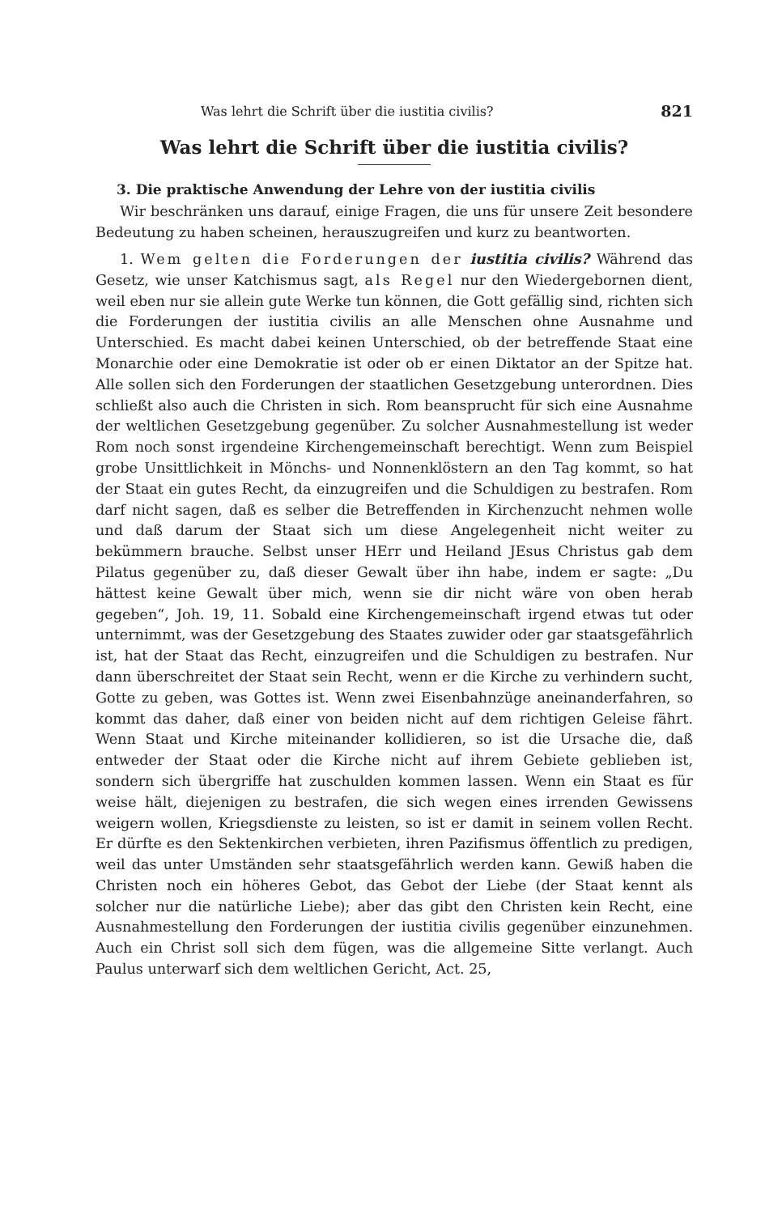Was lehrt die Schrift über die iustitia civilis? 821
Was lehrt die Schrift über die iustitia civilis?
3. Die praktische Anwendung der Lehre von der iustitia civilis
Wir beschränken uns darauf, einige Fragen, die uns für unsere Zeit besondere Bedeutung zu haben scheinen, herauszugreifen und kurz zu beantworten.
1. Wem gelten die Forderungen der iustitia civilis? Während das Gesetz, wie unser Katchismus sagt, als Regel nur den Wiedergebornen dient, weil eben nur sie allein gute Werke tun können, die Gott gefällig sind, richten sich die Forderungen der iustitia civilis an alle Menschen ohne Ausnahme und Unterschied. Es macht dabei keinen Unterschied, ob der betreffende Staat eine Monarchie oder eine Demokratie ist oder ob er einen Diktator an der Spitze hat. Alle sollen sich den Forderungen der staatlichen Gesetzgebung unterordnen. Dies schließt also auch die Christen in sich. Rom beansprucht für sich eine Ausnahme der weltlichen Gesetzgebung gegenüber. Zu solcher Ausnahmestellung ist weder Rom noch sonst irgendeine Kirchengemeinschaft berechtigt. Wenn zum Beispiel grobe Unsittlichkeit in Mönchs- und Nonnenklöstern an den Tag kommt, so hat der Staat ein gutes Recht, da einzugreifen und die Schuldigen zu bestrafen. Rom darf nicht sagen, daß es selber die Betreffenden in Kirchenzucht nehmen wolle und daß darum der Staat sich um diese Angelegenheit nicht weiter zu bekümmern brauche. Selbst unser HErr und Heiland JEsus Christus gab dem Pilatus gegenüber zu, daß dieser Gewalt über ihn habe, indem er sagte: „Du hättest keine Gewalt über mich, wenn sie dir nicht wäre von oben herab gegeben“, Joh. 19, 11. Sobald eine Kirchengemeinschaft irgend etwas tut oder unternimmt, was der Gesetzgebung des Staates zuwider oder gar staatsgefährlich ist, hat der Staat das Recht, einzugreifen und die Schuldigen zu bestrafen. Nur dann überschreitet der Staat sein Recht, wenn er die Kirche zu verhindern sucht, Gotte zu geben, was Gottes ist. Wenn zwei Eisenbahnzüge aneinanderfahren, so kommt das daher, daß einer von beiden nicht auf dem richtigen Geleise fährt. Wenn Staat und Kirche miteinander kollidieren, so ist die Ursache die, daß entweder der Staat oder die Kirche nicht auf ihrem Gebiete geblieben ist, sondern sich übergriffe hat zuschulden kommen lassen. Wenn ein Staat es für weise hält, diejenigen zu bestrafen, die sich wegen eines irrenden Gewissens weigern wollen, Kriegsdienste zu leisten, so ist er damit in seinem vollen Recht. Er dürfte es den Sektenkirchen verbieten, ihren Pazifismus öffentlich zu predigen, weil das unter Umständen sehr staatsgefährlich werden kann. Gewiß haben die Christen noch ein höheres Gebot, das Gebot der Liebe (der Staat kennt als solcher nur die natürliche Liebe); aber das gibt den Christen kein Recht, eine Ausnahmestellung den Forderungen der iustitia civilis gegenüber einzunehmen. Auch ein Christ soll sich dem fügen, was die allgemeine Sitte verlangt. Auch Paulus unterwarf sich dem weltlichen Gericht, Act. 25,